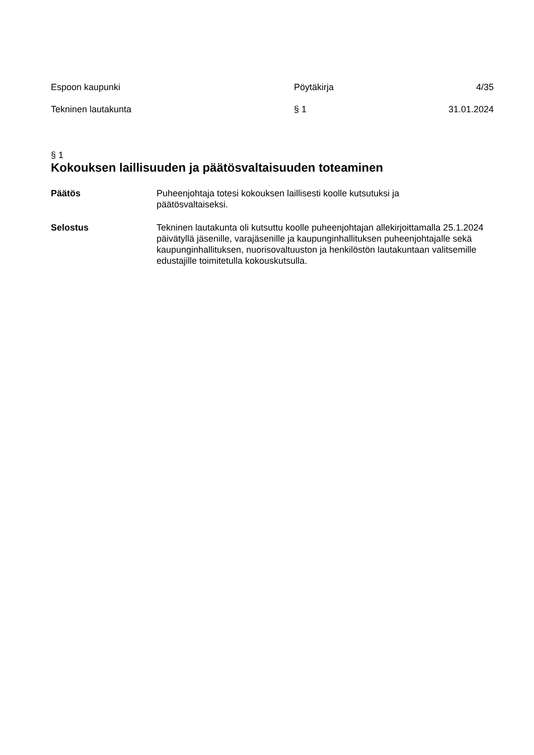Espoon kaupunki Pöytäkirja 4/35
Tekninen lautakunta § 1 31.01.2024
§ 1
Kokouksen laillisuuden ja päätösvaltaisuuden toteaminen
Päätös Puheenjohtaja totesi kokouksen laillisesti koolle kutsutuksi ja
päätösvaltaiseksi.
Selostus Tekninen lautakunta oli kutsuttu koolle puheenjohtajan allekirjoittamalla 25.1.2024 päivätyllä jäsenille, varajäsenille ja kaupunginhallituksen puheenjohtajalle sekä kaupunginhallituksen, nuorisovaltuuston ja henkilöstön lautakuntaan valitsemille edustajille toimitetulla kokouskutsulla.